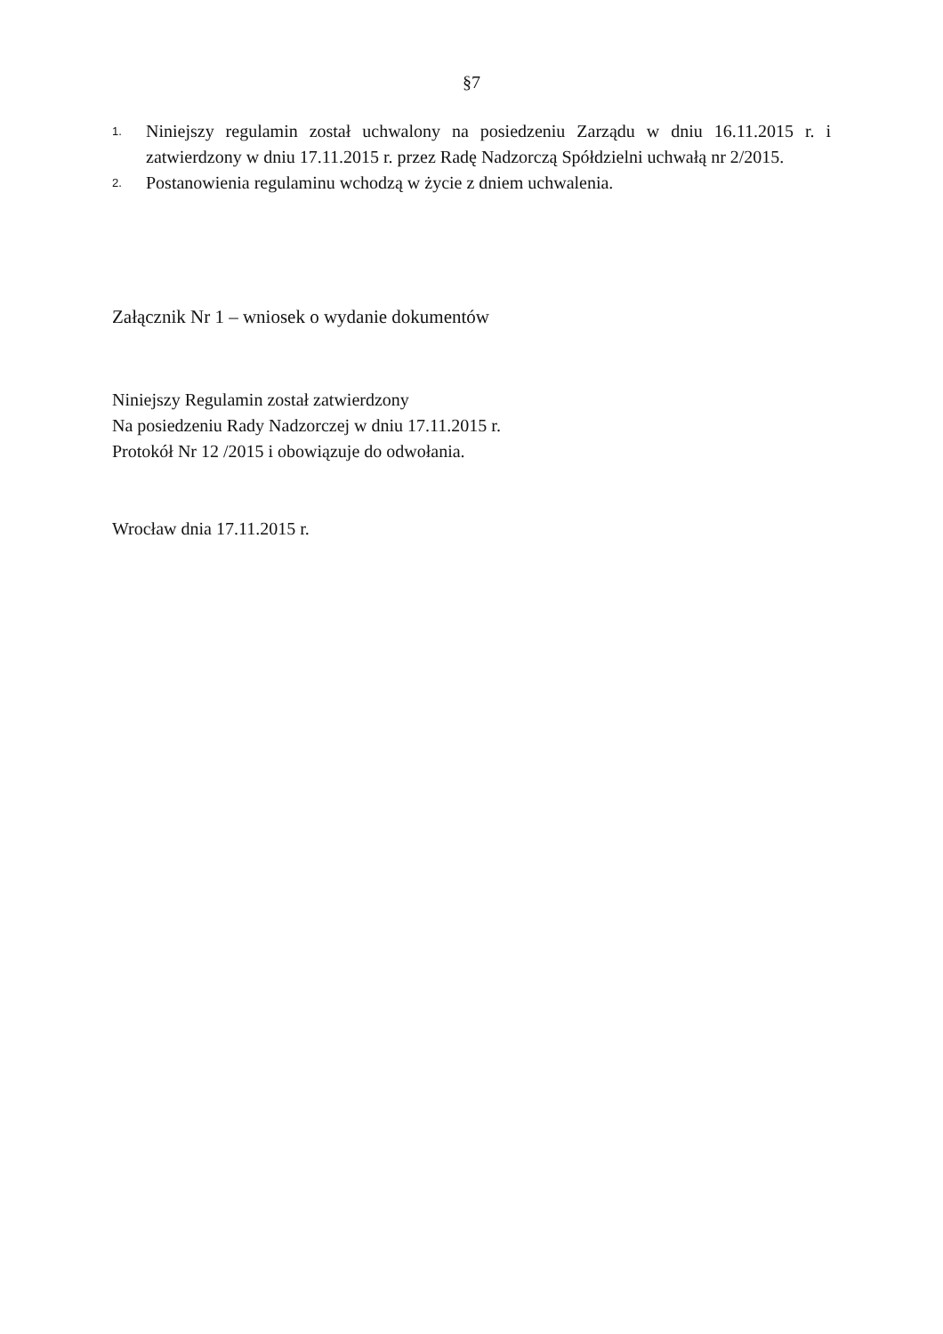§7
1.
Niniejszy regulamin został uchwalony na posiedzeniu Zarządu w dniu 16.11.2015 r. i zatwierdzony w dniu 17.11.2015 r. przez Radę Nadzorczą Spółdzielni uchwałą nr 2/2015.
2.
Postanowienia regulaminu wchodzą w życie z dniem uchwalenia.
Załącznik Nr 1 – wniosek o wydanie dokumentów
Niniejszy Regulamin został zatwierdzony
Na posiedzeniu Rady Nadzorczej w dniu 17.11.2015 r.
Protokół Nr 12 /2015 i obowiązuje do odwołania.
Wrocław dnia 17.11.2015 r.